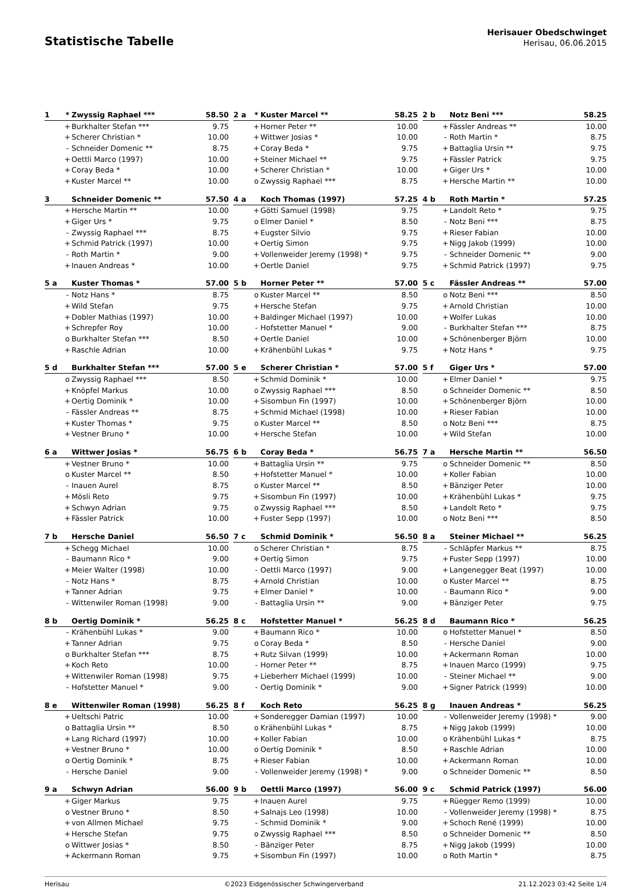Statistische Tabelle
Herisauer Obedschwinget
Herisau, 06.06.2015
| 1 | * | Zwyssig Raphael *** | 58.50 |
| --- | --- | --- | --- |
| | + | Burkhalter Stefan *** | 9.75 |
| | + | Scherer Christian * | 10.00 |
| | - | Schneider Domenic ** | 8.75 |
| | + | Oettli Marco (1997) | 10.00 |
| | + | Coray Beda * | 10.00 |
| | + | Kuster Marcel ** | 10.00 |
| 2 a | * | Kuster Marcel ** | 58.25 |
| --- | --- | --- | --- |
| | + | Horner Peter ** | 10.00 |
| | + | Wittwer Josias * | 10.00 |
| | + | Coray Beda * | 9.75 |
| | + | Steiner Michael ** | 9.75 |
| | + | Scherer Christian * | 10.00 |
| | o | Zwyssig Raphael *** | 8.75 |
| 2 b | | Notz Beni *** | 58.25 |
| --- | --- | --- | --- |
| | + | Fässler Andreas ** | 10.00 |
| | - | Roth Martin * | 8.75 |
| | + | Battaglia Ursin ** | 9.75 |
| | + | Fässler Patrick | 9.75 |
| | + | Giger Urs * | 10.00 |
| | + | Hersche Martin ** | 10.00 |
| 3 | | Schneider Domenic ** | 57.50 |
| --- | --- | --- | --- |
| | + | Hersche Martin ** | 10.00 |
| | + | Giger Urs * | 9.75 |
| | - | Zwyssig Raphael *** | 8.75 |
| | + | Schmid Patrick (1997) | 10.00 |
| | - | Roth Martin * | 9.00 |
| | + | Inauen Andreas * | 10.00 |
| 4 a | | Koch Thomas (1997) | 57.25 |
| --- | --- | --- | --- |
| | + | Götti Samuel (1998) | 9.75 |
| | o | Elmer Daniel * | 8.50 |
| | + | Eugster Silvio | 9.75 |
| | + | Oertig Simon | 9.75 |
| | + | Vollenweider Jeremy (1998) * | 9.75 |
| | + | Oertle Daniel | 9.75 |
| 4 b | | Roth Martin * | 57.25 |
| --- | --- | --- | --- |
| | + | Landolt Reto * | 9.75 |
| | - | Notz Beni *** | 8.75 |
| | + | Rieser Fabian | 10.00 |
| | + | Nigg Jakob (1999) | 10.00 |
| | - | Schneider Domenic ** | 9.00 |
| | + | Schmid Patrick (1997) | 9.75 |
| 5 a | | Kuster Thomas * | 57.00 |
| --- | --- | --- | --- |
| | - | Notz Hans * | 8.75 |
| | + | Wild Stefan | 9.75 |
| | + | Dobler Mathias (1997) | 10.00 |
| | + | Schrepfer Roy | 10.00 |
| | o | Burkhalter Stefan *** | 8.50 |
| | + | Raschle Adrian | 10.00 |
| 5 b | | Horner Peter ** | 57.00 |
| --- | --- | --- | --- |
| | o | Kuster Marcel ** | 8.50 |
| | + | Hersche Stefan | 9.75 |
| | + | Baldinger Michael (1997) | 10.00 |
| | - | Hofstetter Manuel * | 9.00 |
| | + | Oertle Daniel | 10.00 |
| | + | Krähenbühl Lukas * | 9.75 |
| 5 c | | Fässler Andreas ** | 57.00 |
| --- | --- | --- | --- |
| | o | Notz Beni *** | 8.50 |
| | + | Arnold Christian | 10.00 |
| | + | Wolfer Lukas | 10.00 |
| | - | Burkhalter Stefan *** | 8.75 |
| | + | Schönenberger Björn | 10.00 |
| | + | Notz Hans * | 9.75 |
| 5 d | | Burkhalter Stefan *** | 57.00 |
| --- | --- | --- | --- |
| | o | Zwyssig Raphael *** | 8.50 |
| | + | Knöpfel Markus | 10.00 |
| | + | Oertig Dominik * | 10.00 |
| | - | Fässler Andreas ** | 8.75 |
| | + | Kuster Thomas * | 9.75 |
| | + | Vestner Bruno * | 10.00 |
| 5 e | | Scherer Christian * | 57.00 |
| --- | --- | --- | --- |
| | + | Schmid Dominik * | 10.00 |
| | o | Zwyssig Raphael *** | 8.50 |
| | + | Sisombun Fin (1997) | 10.00 |
| | + | Schmid Michael (1998) | 10.00 |
| | o | Kuster Marcel ** | 8.50 |
| | + | Hersche Stefan | 10.00 |
| 5 f | | Giger Urs * | 57.00 |
| --- | --- | --- | --- |
| | + | Elmer Daniel * | 9.75 |
| | o | Schneider Domenic ** | 8.50 |
| | + | Schönenberger Björn | 10.00 |
| | + | Rieser Fabian | 10.00 |
| | o | Notz Beni *** | 8.75 |
| | + | Wild Stefan | 10.00 |
| 6 a | | Wittwer Josias * | 56.75 |
| --- | --- | --- | --- |
| | + | Vestner Bruno * | 10.00 |
| | o | Kuster Marcel ** | 8.50 |
| | - | Inauen Aurel | 8.75 |
| | + | Mösli Reto | 9.75 |
| | + | Schwyn Adrian | 9.75 |
| | + | Fässler Patrick | 10.00 |
| 6 b | | Coray Beda * | 56.75 |
| --- | --- | --- | --- |
| | + | Battaglia Ursin ** | 9.75 |
| | + | Hofstetter Manuel * | 10.00 |
| | o | Kuster Marcel ** | 8.50 |
| | + | Sisombun Fin (1997) | 10.00 |
| | o | Zwyssig Raphael *** | 8.50 |
| | + | Fuster Sepp (1997) | 10.00 |
| 7 a | | Hersche Martin ** | 56.50 |
| --- | --- | --- | --- |
| | o | Schneider Domenic ** | 8.50 |
| | + | Koller Fabian | 10.00 |
| | + | Bänziger Peter | 10.00 |
| | + | Krähenbühl Lukas * | 9.75 |
| | + | Landolt Reto * | 9.75 |
| | o | Notz Beni *** | 8.50 |
| 7 b | | Hersche Daniel | 56.50 |
| --- | --- | --- | --- |
| | + | Schegg Michael | 10.00 |
| | - | Baumann Rico * | 9.00 |
| | + | Meier Walter (1998) | 10.00 |
| | - | Notz Hans * | 8.75 |
| | + | Tanner Adrian | 9.75 |
| | - | Wittenwiler Roman (1998) | 9.00 |
| 7 c | | Schmid Dominik * | 56.50 |
| --- | --- | --- | --- |
| | o | Scherer Christian * | 8.75 |
| | + | Oertig Simon | 9.75 |
| | - | Oettli Marco (1997) | 9.00 |
| | + | Arnold Christian | 10.00 |
| | + | Elmer Daniel * | 10.00 |
| | - | Battaglia Ursin ** | 9.00 |
| 8 a | | Steiner Michael ** | 56.25 |
| --- | --- | --- | --- |
| | - | Schläpfer Markus ** | 8.75 |
| | + | Fuster Sepp (1997) | 10.00 |
| | + | Langenegger Beat (1997) | 10.00 |
| | o | Kuster Marcel ** | 8.75 |
| | - | Baumann Rico * | 9.00 |
| | + | Bänziger Peter | 9.75 |
| 8 b | | Oertig Dominik * | 56.25 |
| --- | --- | --- | --- |
| | - | Krähenbühl Lukas * | 9.00 |
| | + | Tanner Adrian | 9.75 |
| | o | Burkhalter Stefan *** | 8.75 |
| | + | Koch Reto | 10.00 |
| | + | Wittenwiler Roman (1998) | 9.75 |
| | - | Hofstetter Manuel * | 9.00 |
| 8 c | | Hofstetter Manuel * | 56.25 |
| --- | --- | --- | --- |
| | + | Baumann Rico * | 10.00 |
| | o | Coray Beda * | 8.50 |
| | + | Rutz Silvan (1999) | 10.00 |
| | - | Horner Peter ** | 8.75 |
| | + | Lieberherr Michael (1999) | 10.00 |
| | - | Oertig Dominik * | 9.00 |
| 8 d | | Baumann Rico * | 56.25 |
| --- | --- | --- | --- |
| | o | Hofstetter Manuel * | 8.50 |
| | - | Hersche Daniel | 9.00 |
| | + | Ackermann Roman | 10.00 |
| | + | Inauen Marco (1999) | 9.75 |
| | - | Steiner Michael ** | 9.00 |
| | + | Signer Patrick (1999) | 10.00 |
| 8 e | | Wittenwiler Roman (1998) | 56.25 |
| --- | --- | --- | --- |
| | + | Ueltschi Patric | 10.00 |
| | o | Battaglia Ursin ** | 8.50 |
| | + | Lang Richard (1997) | 10.00 |
| | + | Vestner Bruno * | 10.00 |
| | o | Oertig Dominik * | 8.75 |
| | - | Hersche Daniel | 9.00 |
| 8 f | | Koch Reto | 56.25 |
| --- | --- | --- | --- |
| | + | Sonderegger Damian (1997) | 10.00 |
| | o | Krähenbühl Lukas * | 8.75 |
| | + | Koller Fabian | 10.00 |
| | o | Oertig Dominik * | 8.50 |
| | + | Rieser Fabian | 10.00 |
| | - | Vollenweider Jeremy (1998) * | 9.00 |
| 8 g | | Inauen Andreas * | 56.25 |
| --- | --- | --- | --- |
| | - | Vollenweider Jeremy (1998) * | 9.00 |
| | + | Nigg Jakob (1999) | 10.00 |
| | o | Krähenbühl Lukas * | 8.75 |
| | + | Raschle Adrian | 10.00 |
| | + | Ackermann Roman | 10.00 |
| | o | Schneider Domenic ** | 8.50 |
| 9 a | | Schwyn Adrian | 56.00 |
| --- | --- | --- | --- |
| | + | Giger Markus | 9.75 |
| | o | Vestner Bruno * | 8.50 |
| | + | von Allmen Michael | 9.75 |
| | + | Hersche Stefan | 9.75 |
| | o | Wittwer Josias * | 8.50 |
| | + | Ackermann Roman | 9.75 |
| 9 b | | Oettli Marco (1997) | 56.00 |
| --- | --- | --- | --- |
| | + | Inauen Aurel | 9.75 |
| | + | Salnajs Leo (1998) | 10.00 |
| | - | Schmid Dominik * | 9.00 |
| | o | Zwyssig Raphael *** | 8.50 |
| | - | Bänziger Peter | 8.75 |
| | + | Sisombun Fin (1997) | 10.00 |
| 9 c | | Schmid Patrick (1997) | 56.00 |
| --- | --- | --- | --- |
| | + | Rüegger Remo (1999) | 10.00 |
| | - | Vollenweider Jeremy (1998) * | 8.75 |
| | + | Schoch René (1999) | 10.00 |
| | o | Schneider Domenic ** | 8.50 |
| | + | Nigg Jakob (1999) | 10.00 |
| | o | Roth Martin * | 8.75 |
Herisau ©2023 Eidgenössischer Schwingerverband 21.12.2023 03:42 Seite 1/4